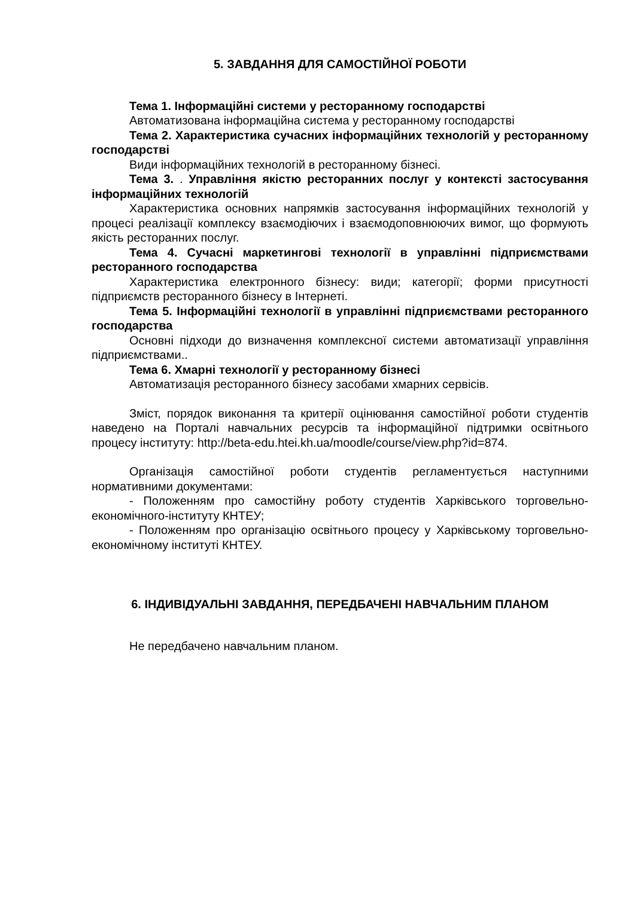5. ЗАВДАННЯ ДЛЯ САМОСТІЙНОЇ РОБОТИ
Тема 1. Інформаційні системи у ресторанному господарстві
Автоматизована інформаційна система у ресторанному господарстві
Тема 2. Характеристика сучасних інформаційних технологій у ресторанному господарстві
Види інформаційних технологій в ресторанному бізнесі.
Тема 3. . Управління якістю ресторанних послуг у контексті застосування інформаційних технологій
Характеристика основних напрямків застосування інформаційних технологій у процесі реалізації комплексу взаємодіючих і взаємодоповнюючих вимог, що формують якість ресторанних послуг.
Тема 4. Сучасні маркетингові технології в управлінні підприємствами ресторанного господарства
Характеристика електронного бізнесу: види; категорії; форми присутності підприємств ресторанного бізнесу в Інтернеті.
Тема 5. Інформаційні технології в управлінні підприємствами ресторанного господарства
Основні підходи до визначення комплексної системи автоматизації управління підприємствами..
Тема 6. Хмарні технології у ресторанному бізнесі
Автоматизація ресторанного бізнесу засобами хмарних сервісів.
Зміст, порядок виконання та критерії оцінювання самостійної роботи студентів наведено на Порталі навчальних ресурсів та інформаційної підтримки освітнього процесу інституту: http://beta-edu.htei.kh.ua/moodle/course/view.php?id=874.
Організація самостійної роботи студентів регламентується наступними нормативними документами:
- Положенням про самостійну роботу студентів Харківського торговельно-економічного-інституту КНТЕУ;
- Положенням про організацію освітнього процесу у Харківському торговельно-економічному інституті КНТЕУ.
6. ІНДИВІДУАЛЬНІ ЗАВДАННЯ, ПЕРЕДБАЧЕНІ НАВЧАЛЬНИМ ПЛАНОМ
Не передбачено навчальним планом.